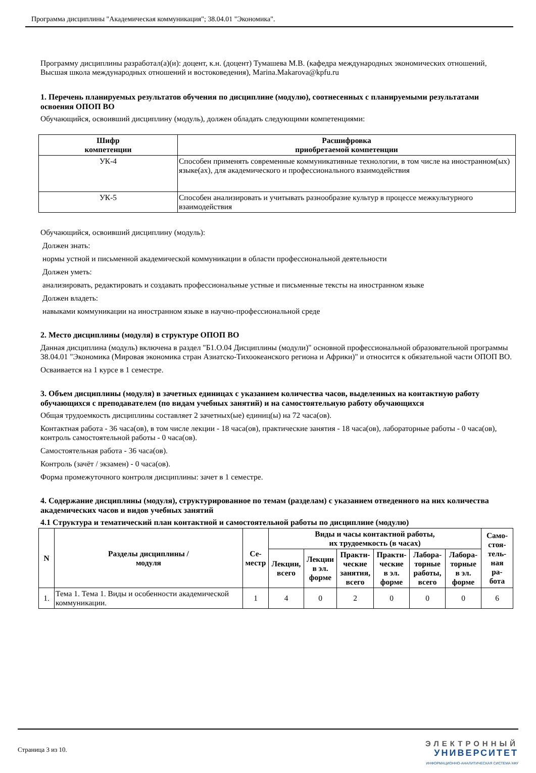Программа дисциплины "Академическая коммуникация"; 38.04.01 "Экономика".
Программу дисциплины разработал(а)(и): доцент, к.н. (доцент) Тумашева М.В. (кафедра международных экономических отношений, Высшая школа международных отношений и востоковедения), Marina.Makarova@kpfu.ru
1. Перечень планируемых результатов обучения по дисциплине (модулю), соотнесенных с планируемыми результатами освоения ОПОП ВО
Обучающийся, освоивший дисциплину (модуль), должен обладать следующими компетенциями:
| Шифр компетенции | Расшифровка приобретаемой компетенции |
| --- | --- |
| УК-4 | Способен применять современные коммуникативные технологии, в том числе на иностранном(ых) языке(ах), для академического и профессионального взаимодействия |
| УК-5 | Способен анализировать и учитывать разнообразие культур в процессе межкультурного взаимодействия |
Обучающийся, освоивший дисциплину (модуль):
Должен знать:
нормы устной и письменной академической коммуникации в области профессиональной деятельности
Должен уметь:
анализировать, редактировать и создавать профессиональные устные и письменные тексты на иностранном языке
Должен владеть:
навыками коммуникации на иностранном языке в научно-профессиональной среде
2. Место дисциплины (модуля) в структуре ОПОП ВО
Данная дисциплина (модуль) включена в раздел "Б1.О.04 Дисциплины (модули)" основной профессиональной образовательной программы 38.04.01 "Экономика (Мировая экономика стран Азиатско-Тихоокеанского региона и Африки)" и относится к обязательной части ОПОП ВО.
Осваивается на 1 курсе в 1 семестре.
3. Объем дисциплины (модуля) в зачетных единицах с указанием количества часов, выделенных на контактную работу обучающихся с преподавателем (по видам учебных занятий) и на самостоятельную работу обучающихся
Общая трудоемкость дисциплины составляет 2 зачетных(ые) единиц(ы) на 72 часа(ов).
Контактная работа - 36 часа(ов), в том числе лекции - 18 часа(ов), практические занятия - 18 часа(ов), лабораторные работы - 0 часа(ов), контроль самостоятельной работы - 0 часа(ов).
Самостоятельная работа - 36 часа(ов).
Контроль (зачёт / экзамен) - 0 часа(ов).
Форма промежуточного контроля дисциплины: зачет в 1 семестре.
4. Содержание дисциплины (модуля), структурированное по темам (разделам) с указанием отведенного на них количества академических часов и видов учебных занятий
4.1 Структура и тематический план контактной и самостоятельной работы по дисциплине (модулю)
| N | Разделы дисциплины / модуля | Се- местр | Виды и часы контактной работы, их трудоемкость (в часах) | | | | | | Само- стоя- тель- ная ра- бота |
| --- | --- | --- | --- | --- | --- | --- | --- | --- | --- |
| | | | Лекции, всего | Лекции в эл. форме | Практи- ческие занятия, всего | Практи- ческие в эл. форме | Лабора- торные работы, всего | Лабора- торные в эл. форме | |
| 1. | Тема 1. Тема 1. Виды и особенности академической коммуникации. | 1 | 4 | 0 | 2 | 0 | 0 | 0 | 6 |
Страница 3 из 10.
ЭЛЕКТРОННЫЙ
УНИВЕРСИТЕТ
ИНФОРМАЦИОННО-АНАЛИТИЧЕСКАЯ СИСТЕМА КФУ